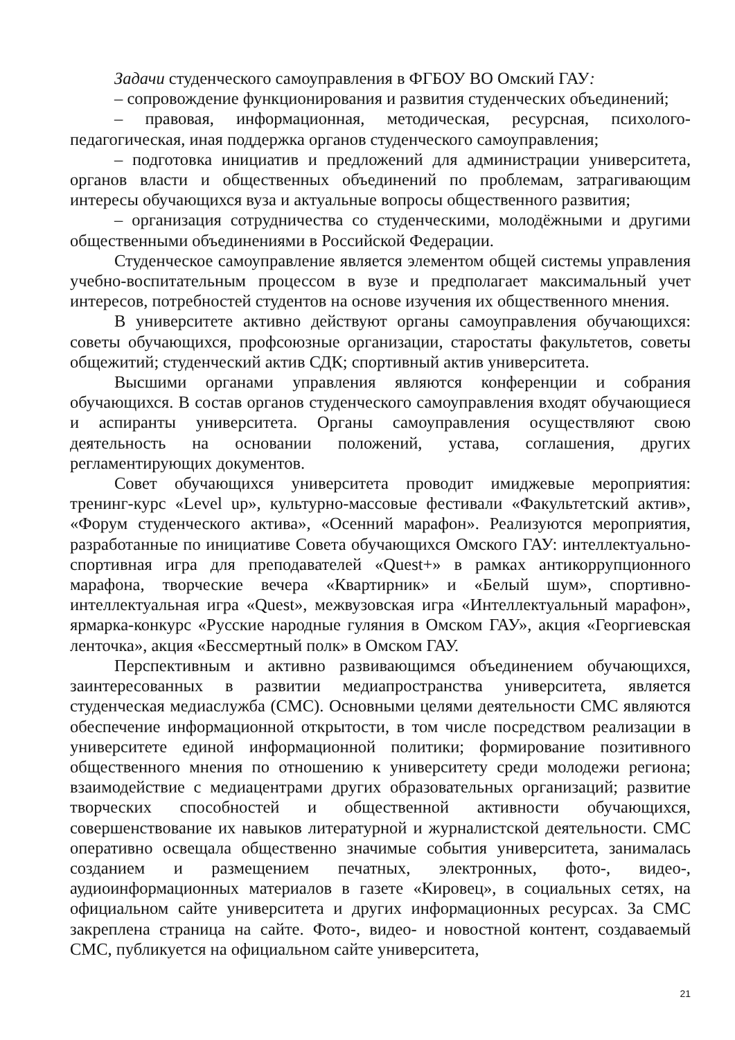Задачи студенческого самоуправления в ФГБОУ ВО Омский ГАУ:
– сопровождение функционирования и развития студенческих объединений;
– правовая, информационная, методическая, ресурсная, психолого-педагогическая, иная поддержка органов студенческого самоуправления;
– подготовка инициатив и предложений для администрации университета, органов власти и общественных объединений по проблемам, затрагивающим интересы обучающихся вуза и актуальные вопросы общественного развития;
– организация сотрудничества со студенческими, молодёжными и другими общественными объединениями в Российской Федерации.
Студенческое самоуправление является элементом общей системы управления учебно-воспитательным процессом в вузе и предполагает максимальный учет интересов, потребностей студентов на основе изучения их общественного мнения.
В университете активно действуют органы самоуправления обучающихся: советы обучающихся, профсоюзные организации, старостаты факультетов, советы общежитий; студенческий актив СДК; спортивный актив университета.
Высшими органами управления являются конференции и собрания обучающихся. В состав органов студенческого самоуправления входят обучающиеся и аспиранты университета. Органы самоуправления осуществляют свою деятельность на основании положений, устава, соглашения, других регламентирующих документов.
Совет обучающихся университета проводит имиджевые мероприятия: тренинг-курс «Level up», культурно-массовые фестивали «Факультетский актив», «Форум студенческого актива», «Осенний марафон». Реализуются мероприятия, разработанные по инициативе Совета обучающихся Омского ГАУ: интеллектуально-спортивная игра для преподавателей «Quest+» в рамках антикоррупционного марафона, творческие вечера «Квартирник» и «Белый шум», спортивно-интеллектуальная игра «Quest», межвузовская игра «Интеллектуальный марафон», ярмарка-конкурс «Русские народные гуляния в Омском ГАУ», акция «Георгиевская ленточка», акция «Бессмертный полк» в Омском ГАУ.
Перспективным и активно развивающимся объединением обучающихся, заинтересованных в развитии медиапространства университета, является студенческая медиаслужба (СМС). Основными целями деятельности СМС являются обеспечение информационной открытости, в том числе посредством реализации в университете единой информационной политики; формирование позитивного общественного мнения по отношению к университету среди молодежи региона; взаимодействие с медиацентрами других образовательных организаций; развитие творческих способностей и общественной активности обучающихся, совершенствование их навыков литературной и журналистской деятельности. СМС оперативно освещала общественно значимые события университета, занималась созданием и размещением печатных, электронных, фото-, видео-, аудиоинформационных материалов в газете «Кировец», в социальных сетях, на официальном сайте университета и других информационных ресурсах. За СМС закреплена страница на сайте. Фото-, видео- и новостной контент, создаваемый СМС, публикуется на официальном сайте университета,
21